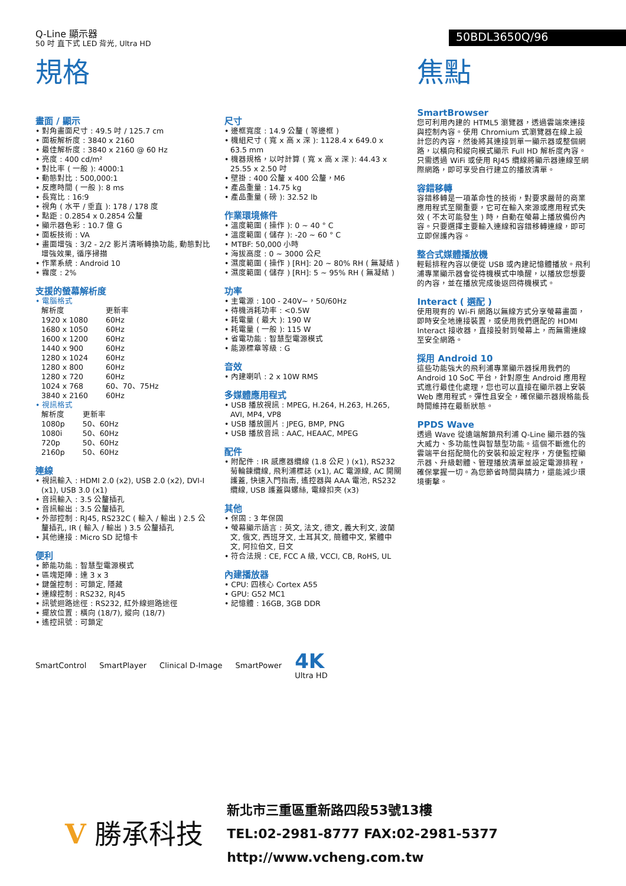Q-Line 顯示器
50 吋 直下式 LED 背光, Ultra HD
50BDL3650Q/96
規格
畫面 / 顯示
• 對角畫面尺寸 : 49.5 吋 / 125.7 cm
• 面板解析度 : 3840 x 2160
• 最佳解析度 : 3840 x 2160 @ 60 Hz
• 亮度 : 400 cd/m²
• 對比率 ( 一般 ): 4000:1
• 動態對比 : 500,000:1
• 反應時間 ( 一般 ): 8 ms
• 長寬比 : 16:9
• 視角 ( 水平 / 垂直 ): 178 / 178 度
• 點距 : 0.2854 x 0.2854 公釐
• 顯示器色彩 : 10.7 億 G
• 面板技術 : VA
• 畫面增強 : 3/2 - 2/2 影片清晰轉換功能, 動態對比增強效果, 循序掃描
• 作業系統 : Android 10
• 霧度 : 2%
支援的螢幕解析度
• 電腦格式
| 解析度 | 更新率 |
| 1920 x 1080 | 60Hz |
| 1680 x 1050 | 60Hz |
| 1600 x 1200 | 60Hz |
| 1440 x 900 | 60Hz |
| 1280 x 1024 | 60Hz |
| 1280 x 800 | 60Hz |
| 1280 x 720 | 60Hz |
| 1024 x 768 | 60、70、75Hz |
| 3840 x 2160 | 60Hz |
• 視訊格式
| 解析度 | 更新率 |
| 1080p | 50、60Hz |
| 1080i | 50、60Hz |
| 720p | 50、60Hz |
| 2160p | 50、60Hz |
連線
• 視訊輸入 : HDMI 2.0 (x2), USB 2.0 (x2), DVI-I (x1), USB 3.0 (x1)
• 音訊輸入 : 3.5 公釐插孔
• 音訊輸出 : 3.5 公釐插孔
• 外部控制 : RJ45, RS232C ( 輸入 / 輸出 ) 2.5 公釐插孔, IR ( 輸入 / 輸出 ) 3.5 公釐插孔
• 其他連接 : Micro SD 記憶卡
便利
• 節能功能 : 智慧型電源模式
• 區塊矩陣 : 達 3 x 3
• 鍵盤控制 : 可鎖定, 隱藏
• 連線控制 : RS232, RJ45
• 訊號迴路途徑 : RS232, 紅外線迴路途徑
• 擺放位置 : 橫向 (18/7), 縱向 (18/7)
• 遙控訊號 : 可鎖定
尺寸
• 邊框寬度 : 14.9 公釐 ( 等邊框 )
• 機組尺寸 ( 寬 x 高 x 深 ): 1128.4 x 649.0 x 63.5 mm
• 機器規格，以吋計算 ( 寬 x 高 x 深 ): 44.43 x 25.55 x 2.50 吋
• 壁掛 : 400 公釐 x 400 公釐，M6
• 產品重量 : 14.75 kg
• 產品重量 ( 磅 ): 32.52 lb
作業環境條件
• 溫度範圍 ( 操作 ): 0 ~ 40 ° C
• 溫度範圍 ( 儲存 ): -20 ~ 60 ° C
• MTBF: 50,000 小時
• 海拔高度 : 0 ~ 3000 公尺
• 濕度範圍 ( 操作 ) [RH]: 20 ~ 80% RH ( 無凝結 )
• 濕度範圍 ( 儲存 ) [RH]: 5 ~ 95% RH ( 無凝結 )
功率
• 主電源 : 100 - 240V~，50/60Hz
• 待機消耗功率 : <0.5W
• 耗電量 ( 最大 ): 190 W
• 耗電量 ( 一般 ): 115 W
• 省電功能 : 智慧型電源模式
• 能源標章等級 : G
音效
• 內建喇叭 : 2 x 10W RMS
多媒體應用程式
• USB 播放視訊 : MPEG, H.264, H.263, H.265, AVI, MP4, VP8
• USB 播放圖片 : JPEG, BMP, PNG
• USB 播放音訊 : AAC, HEAAC, MPEG
配件
• 附配件 : IR 感應器纜線 (1.8 公尺 ) (x1), RS232 菊輪鍊纜線, 飛利浦標誌 (x1), AC 電源線, AC 開關護蓋, 快速入門指南, 遙控器與 AAA 電池, RS232 纜線, USB 護蓋與螺絲, 電線扣夾 (x3)
其他
• 保固 : 3 年保固
• 螢幕顯示語言 : 英文, 法文, 德文, 義大利文, 波蘭文, 俄文, 西班牙文, 土耳其文, 簡體中文, 繁體中文, 阿拉伯文, 日文
• 符合法規 : CE, FCC A 級, VCCI, CB, RoHS, UL
內建播放器
• CPU: 四核心 Cortex A55
• GPU: G52 MC1
• 記憶體 : 16GB, 3GB DDR
焦點
SmartBrowser
您可利用內建的 HTML5 瀏覽器，透過雲端來連接與控制內容。使用 Chromium 式瀏覽器在線上設計您的內容，然後將其連接到單一顯示器或整個網路，以橫向和縱向模式顯示 Full HD 解析度內容。只需透過 WiFi 或使用 RJ45 纜線將顯示器連線至網際網路，即可享受自行建立的播放清單。
容錯移轉
容錯移轉是一項革命性的技術，對要求嚴苛的商業應用程式至關重要，它可在輸入來源或應用程式失效 ( 不太可能發生 ) 時，自動在螢幕上播放備份內容。只要選擇主要輸入連線和容錯移轉連線，即可立即保護內容。
整合式媒體播放機
輕鬆排程內容以便從 USB 或內建記憶體播放。飛利浦專業顯示器會從待機模式中喚醒，以播放您想要的內容，並在播放完成後返回待機模式。
Interact ( 選配 )
使用現有的 Wi-Fi 網路以無線方式分享螢幕畫面，即時安全地連接裝置，或使用我們選配的 HDMI Interact 接收器，直接投射到螢幕上，而無需連線至安全網路。
採用 Android 10
這些功能強大的飛利浦專業顯示器採用我們的 Android 10 SoC 平台，針對原生 Android 應用程式進行最佳化處理，您也可以直接在顯示器上安裝 Web 應用程式。彈性且安全，確保顯示器規格能長時間維持在最新狀態。
PPDS Wave
透過 Wave 從遠端解鎖飛利浦 Q-Line 顯示器的強大威力、多功能性與智慧型功能。這個不斷進化的雲端平台搭配簡化的安裝和設定程序，方便監控顯示器、升級韌體、管理播放清單並設定電源排程，確保掌握一切。為您節省時間與精力，還能減少環境衝擊。
SmartControl SmartPlayer Clinical D-Image SmartPower 4K
Ultra HD
V 勝承科技
新北市三重區重新路四段53號13樓
TEL:02-2981-8777 FAX:02-2981-5377
http://www.vcheng.com.tw